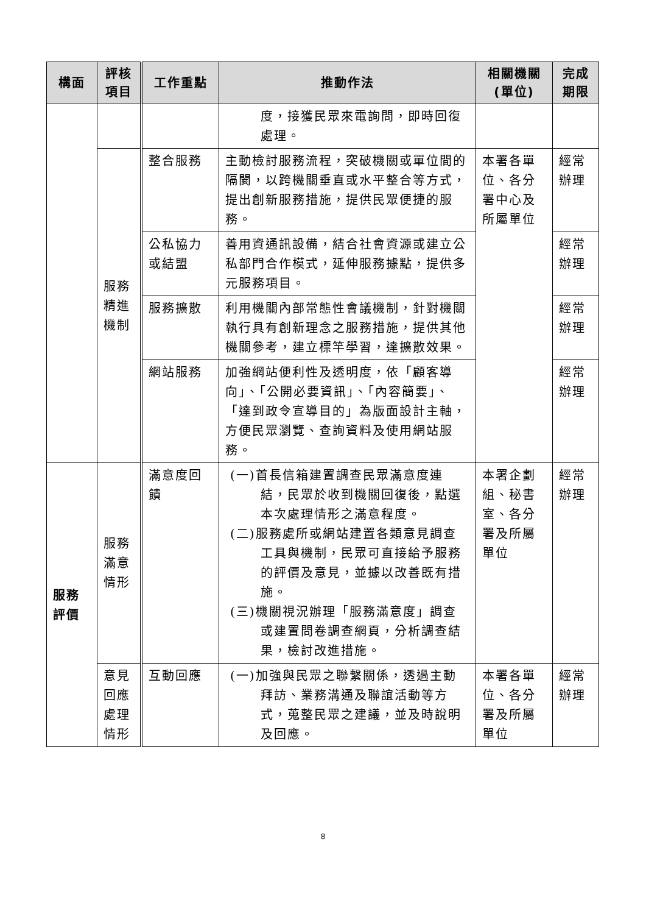| 構面 | 評核 項目 | 工作重點 | 推動作法 | 相關機關 (單位) | 完成 期限 |
| --- | --- | --- | --- | --- | --- |
| | | | 度，接獲民眾來電詢問，即時回復處理。 | | |
| | 服務精進機制 | 整合服務 | 主動檢討服務流程，突破機關或單位間的隔閡，以跨機關垂直或水平整合等方式，提出創新服務措施，提供民眾便捷的服務。 | 本署各單位、各分署中心及所屬單位 | 經常辦理 |
| | | 公私協力或結盟 | 善用資通訊設備，結合社會資源或建立公私部門合作模式，延伸服務據點，提供多元服務項目。 | | 經常辦理 |
| | | 服務擴散 | 利用機關內部常態性會議機制，針對機關執行具有創新理念之服務措施，提供其他機關參考，建立標竿學習，達擴散效果。 | | 經常辦理 |
| | | 網站服務 | 加強網站便利性及透明度，依「顧客導向」、「公開必要資訊」、「內容簡要」、「達到政令宣導目的」為版面設計主軸，方便民眾瀏覽、查詢資料及使用網站服務。 | | 經常辦理 |
| 服務評價 | 服務滿意情形 | 滿意度回饋 | (一)首長信箱建置調查民眾滿意度連結，民眾於收到機關回復後，點選本次處理情形之滿意程度。 (二)服務處所或網站建置各類意見調查工具與機制，民眾可直接給予服務的評價及意見，並據以改善既有措施。 (三)機關視況辦理「服務滿意度」調查或建置問卷調查網頁，分析調查結果，檢討改進措施。 | 本署企劃組、秘書室、各分署及所屬單位 | 經常辦理 |
| | 意見回應處理情形 | 互動回應 | (一)加強與民眾之聯繫關係，透過主動拜訪、業務溝通及聯誼活動等方式，蒐整民眾之建議，並及時說明及回應。 | 本署各單位、各分署及所屬單位 | 經常辦理 |
8